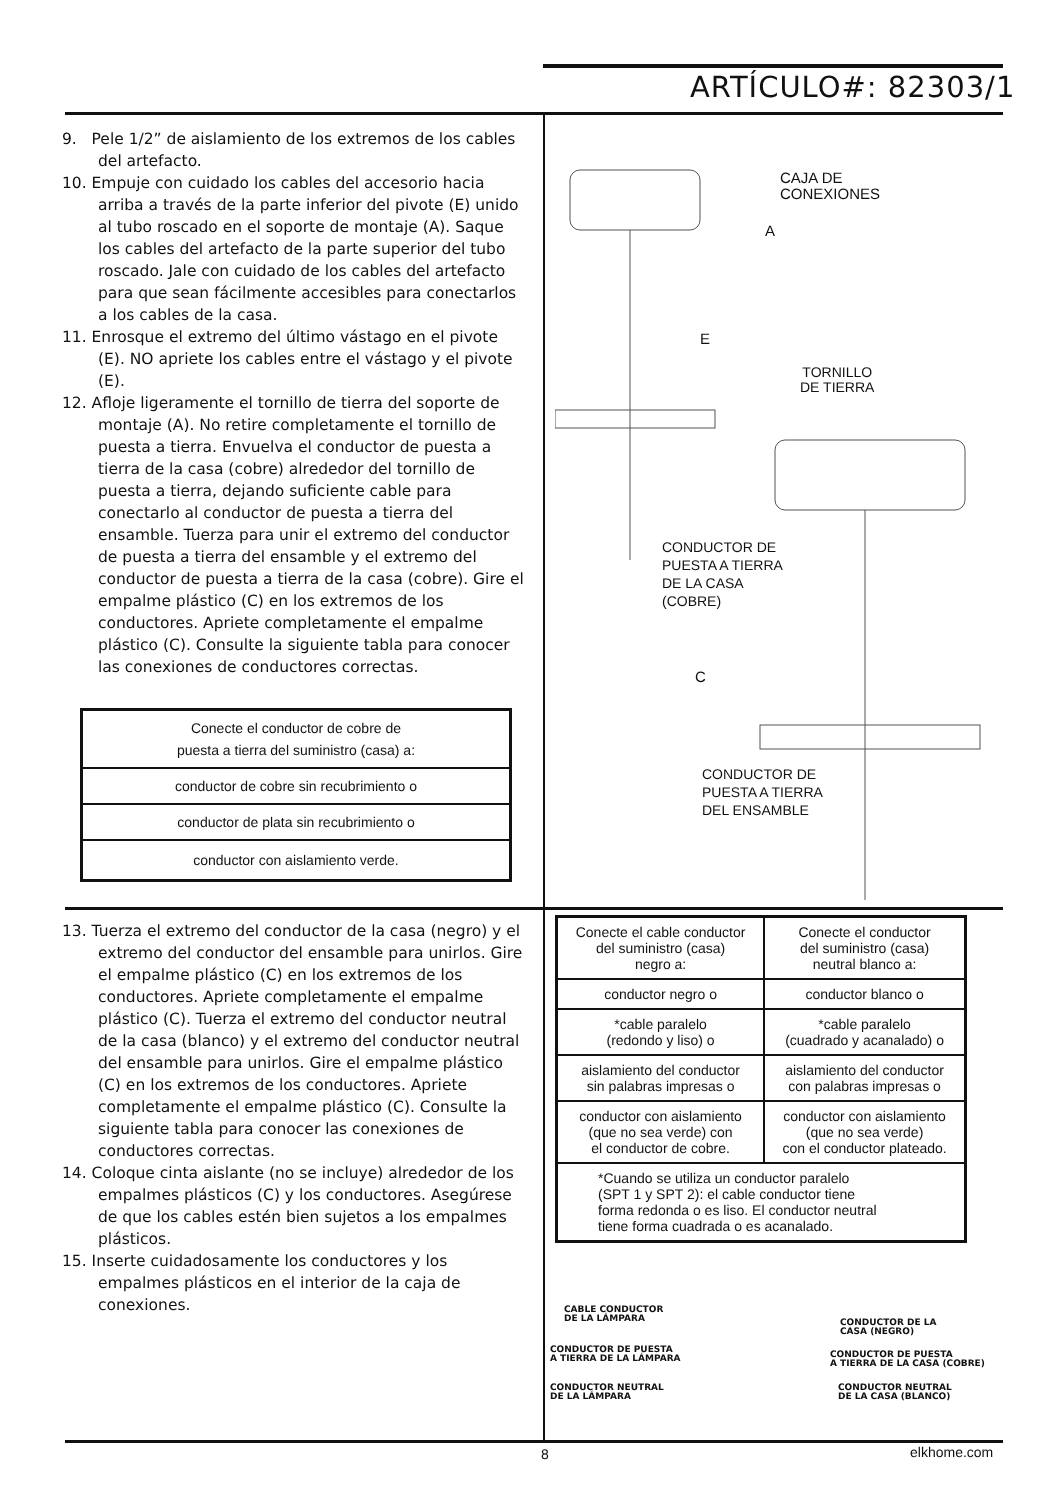ARTÍCULO#: 82303/1
9. Pele 1/2” de aislamiento de los extremos de los cables del artefacto.
10. Empuje con cuidado los cables del accesorio hacia arriba a través de la parte inferior del pivote (E) unido al tubo roscado en el soporte de montaje (A). Saque los cables del artefacto de la parte superior del tubo roscado. Jale con cuidado de los cables del artefacto para que sean fácilmente accesibles para conectarlos a los cables de la casa.
11. Enrosque el extremo del último vástago en el pivote (E). NO apriete los cables entre el vástago y el pivote (E).
12. Afloje ligeramente el tornillo de tierra del soporte de montaje (A). No retire completamente el tornillo de puesta a tierra. Envuelva el conductor de puesta a tierra de la casa (cobre) alrededor del tornillo de puesta a tierra, dejando suficiente cable para conectarlo al conductor de puesta a tierra del ensamble. Tuerza para unir el extremo del conductor de puesta a tierra del ensamble y el extremo del conductor de puesta a tierra de la casa (cobre). Gire el empalme plástico (C) en los extremos de los conductores. Apriete completamente el empalme plástico (C). Consulte la siguiente tabla para conocer las conexiones de conductores correctas.
| Conecte el conductor de cobre de puesta a tierra del suministro (casa) a: |
| --- |
| conductor de cobre sin recubrimiento o |
| conductor de plata sin recubrimiento o |
| conductor con aislamiento verde. |
CAJA DE
CONEXIONES
A
E
TORNILLO
DE TIERRA
CONDUCTOR DE
PUESTA A TIERRA
DE LA CASA
(COBRE)
C
CONDUCTOR DE
PUESTA A TIERRA
DEL ENSAMBLE
13. Tuerza el extremo del conductor de la casa (negro) y el extremo del conductor del ensamble para unirlos. Gire el empalme plástico (C) en los extremos de los conductores. Apriete completamente el empalme plástico (C). Tuerza el extremo del conductor neutral de la casa (blanco) y el extremo del conductor neutral del ensamble para unirlos. Gire el empalme plástico (C) en los extremos de los conductores. Apriete completamente el empalme plástico (C). Consulte la siguiente tabla para conocer las conexiones de conductores correctas.
14. Coloque cinta aislante (no se incluye) alrededor de los empalmes plásticos (C) y los conductores. Asegúrese de que los cables estén bien sujetos a los empalmes plásticos.
15. Inserte cuidadosamente los conductores y los empalmes plásticos en el interior de la caja de conexiones.
| Conecte el cable conductor del suministro (casa) negro a: | Conecte el conductor del suministro (casa) neutral blanco a: |
| --- | --- |
| conductor negro o | conductor blanco o |
| *cable paralelo (redondo y liso) o | *cable paralelo (cuadrado y acanalado) o |
| aislamiento del conductor sin palabras impresas o | aislamiento del conductor con palabras impresas o |
| conductor con aislamiento (que no sea verde) con el conductor de cobre. | conductor con aislamiento (que no sea verde) con el conductor plateado. |
| *Cuando se utiliza un conductor paralelo (SPT 1 y SPT 2): el cable conductor tiene forma redonda o es liso. El conductor neutral tiene forma cuadrada o es acanalado. | |
CABLE CONDUCTOR
DE LA LÁMPARA
CONDUCTOR DE LA
CASA (NEGRO)
CONDUCTOR DE PUESTA
A TIERRA DE LA LÁMPARA
CONDUCTOR DE PUESTA
A TIERRA DE LA CASA (COBRE)
CONDUCTOR NEUTRAL
DE LA LÁMPARA
CONDUCTOR NEUTRAL
DE LA CASA (BLANCO)
8 elkhome.com